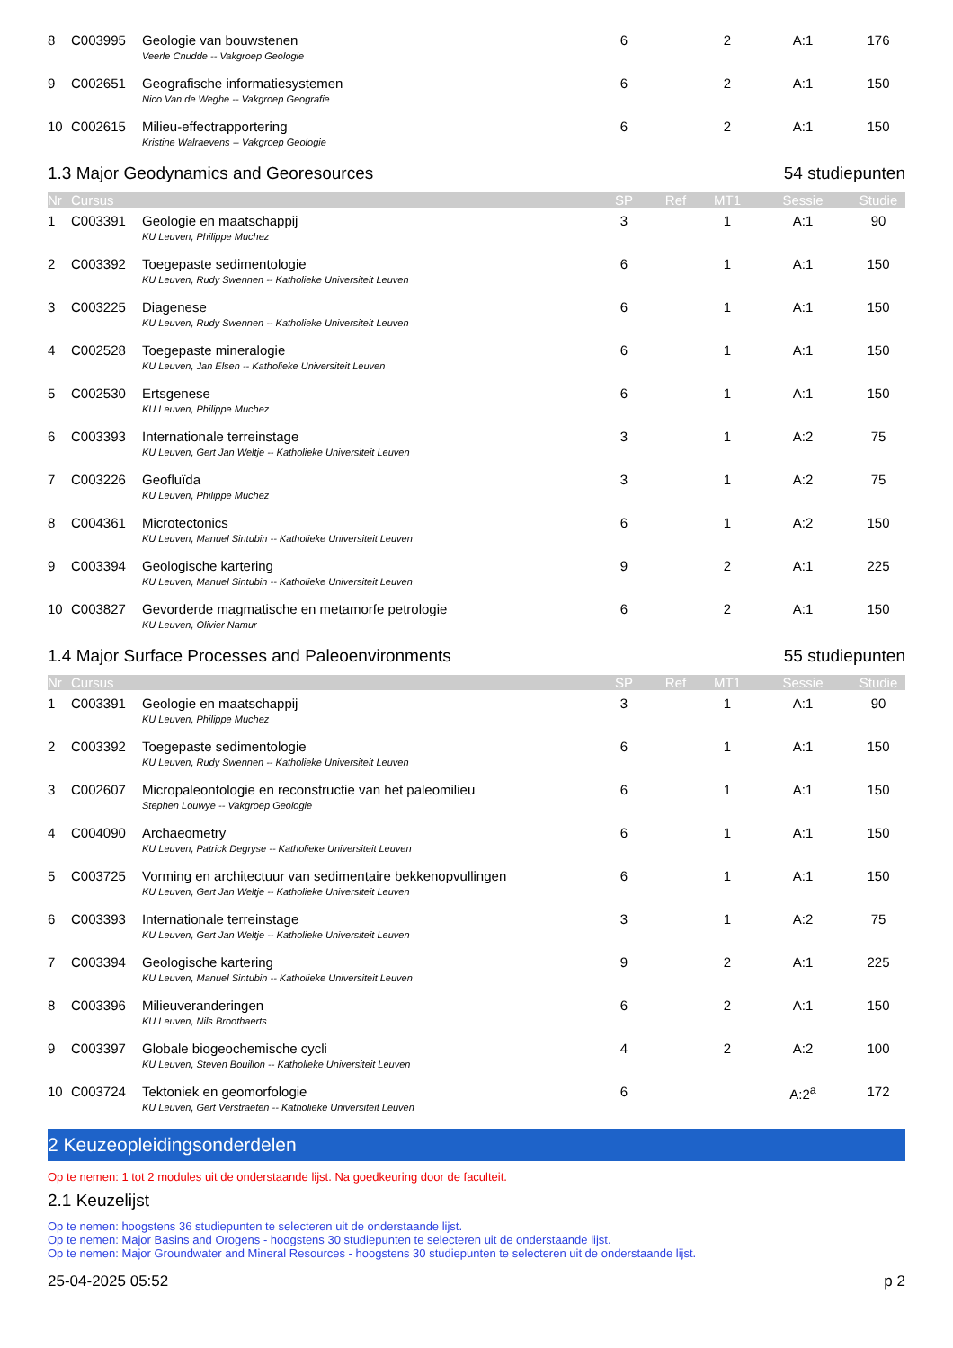| 8 | C003995 | Geologie van bouwstenen | 6 | | 2 | A:1 | 176 |
| | | Veerle Cnudde -- Vakgroep Geologie | | | | | |
| 9 | C002651 | Geografische informatiesystemen | 6 | | 2 | A:1 | 150 |
| | | Nico Van de Weghe -- Vakgroep Geografie | | | | | |
| 10 | C002615 | Milieu-effectrapportering | 6 | | 2 | A:1 | 150 |
| | | Kristine Walraevens -- Vakgroep Geologie | | | | | |
1.3 Major Geodynamics and Georesources 54 studiepunten
| Nr | Cursus | | SP | Ref | MT1 | Sessie | Studie |
| --- | --- | --- | --- | --- | --- | --- | --- |
| 1 | C003391 | Geologie en maatschappij | 3 | | 1 | A:1 | 90 |
| | | KU Leuven, Philippe Muchez | | | | | |
| 2 | C003392 | Toegepaste sedimentologie | 6 | | 1 | A:1 | 150 |
| | | KU Leuven, Rudy Swennen -- Katholieke Universiteit Leuven | | | | | |
| 3 | C003225 | Diagenese | 6 | | 1 | A:1 | 150 |
| | | KU Leuven, Rudy Swennen -- Katholieke Universiteit Leuven | | | | | |
| 4 | C002528 | Toegepaste mineralogie | 6 | | 1 | A:1 | 150 |
| | | KU Leuven, Jan Elsen -- Katholieke Universiteit Leuven | | | | | |
| 5 | C002530 | Ertsgenese | 6 | | 1 | A:1 | 150 |
| | | KU Leuven, Philippe Muchez | | | | | |
| 6 | C003393 | Internationale terreinstage | 3 | | 1 | A:2 | 75 |
| | | KU Leuven, Gert Jan Weltje -- Katholieke Universiteit Leuven | | | | | |
| 7 | C003226 | Geofluïda | 3 | | 1 | A:2 | 75 |
| | | KU Leuven, Philippe Muchez | | | | | |
| 8 | C004361 | Microtectonics | 6 | | 1 | A:2 | 150 |
| | | KU Leuven, Manuel Sintubin -- Katholieke Universiteit Leuven | | | | | |
| 9 | C003394 | Geologische kartering | 9 | | 2 | A:1 | 225 |
| | | KU Leuven, Manuel Sintubin -- Katholieke Universiteit Leuven | | | | | |
| 10 | C003827 | Gevorderde magmatische en metamorfe petrologie | 6 | | 2 | A:1 | 150 |
| | | KU Leuven, Olivier Namur | | | | | |
1.4 Major Surface Processes and Paleoenvironments 55 studiepunten
| Nr | Cursus | | SP | Ref | MT1 | Sessie | Studie |
| --- | --- | --- | --- | --- | --- | --- | --- |
| 1 | C003391 | Geologie en maatschappij | 3 | | 1 | A:1 | 90 |
| | | KU Leuven, Philippe Muchez | | | | | |
| 2 | C003392 | Toegepaste sedimentologie | 6 | | 1 | A:1 | 150 |
| | | KU Leuven, Rudy Swennen -- Katholieke Universiteit Leuven | | | | | |
| 3 | C002607 | Micropaleontologie en reconstructie van het paleomilieu | 6 | | 1 | A:1 | 150 |
| | | Stephen Louwye -- Vakgroep Geologie | | | | | |
| 4 | C004090 | Archaeometry | 6 | | 1 | A:1 | 150 |
| | | KU Leuven, Patrick Degryse -- Katholieke Universiteit Leuven | | | | | |
| 5 | C003725 | Vorming en architectuur van sedimentaire bekkenopvullingen | 6 | | 1 | A:1 | 150 |
| | | KU Leuven, Gert Jan Weltje -- Katholieke Universiteit Leuven | | | | | |
| 6 | C003393 | Internationale terreinstage | 3 | | 1 | A:2 | 75 |
| | | KU Leuven, Gert Jan Weltje -- Katholieke Universiteit Leuven | | | | | |
| 7 | C003394 | Geologische kartering | 9 | | 2 | A:1 | 225 |
| | | KU Leuven, Manuel Sintubin -- Katholieke Universiteit Leuven | | | | | |
| 8 | C003396 | Milieuveranderingen | 6 | | 2 | A:1 | 150 |
| | | KU Leuven, Nils Broothaerts | | | | | |
| 9 | C003397 | Globale biogeochemische cycli | 4 | | 2 | A:2 | 100 |
| | | KU Leuven, Steven Bouillon -- Katholieke Universiteit Leuven | | | | | |
| 10 | C003724 | Tektoniek en geomorfologie | 6 | | | A:2<sup>a</sup> | 172 |
| | | KU Leuven, Gert Verstraeten -- Katholieke Universiteit Leuven | | | | | |
2 Keuzeopleidingsonderdelen
Op te nemen: 1 tot 2 modules uit de onderstaande lijst. Na goedkeuring door de faculteit.
2.1 Keuzelijst
Op te nemen: hoogstens 36 studiepunten te selecteren uit de onderstaande lijst.
Op te nemen: Major Basins and Orogens - hoogstens 30 studiepunten te selecteren uit de onderstaande lijst.
Op te nemen: Major Groundwater and Mineral Resources - hoogstens 30 studiepunten te selecteren uit de onderstaande lijst.
25-04-2025 05:52 p 2